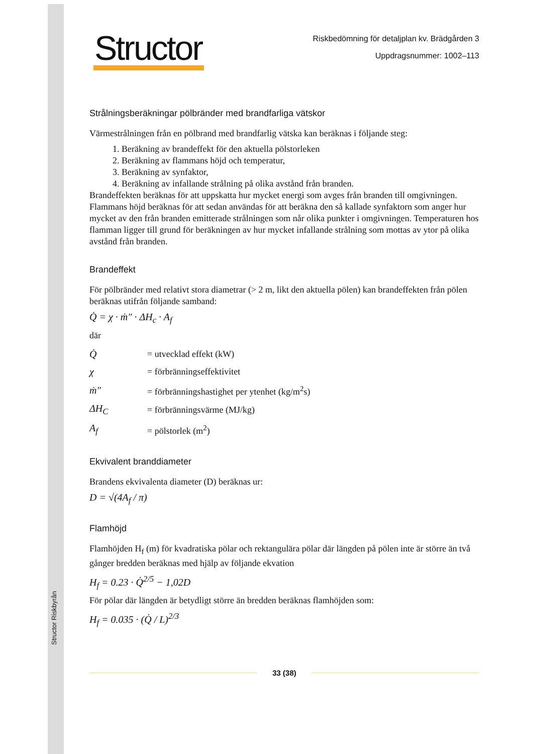Structor Riskbyrån
Structor
Riskbedömning för detaljplan kv. Brädgården 3
Uppdragsnummer: 1002–113
Strålningsberäkningar pölbränder med brandfarliga vätskor
Värmestrålningen från en pölbrand med brandfarlig vätska kan beräknas i följande steg:
1. Beräkning av brandeffekt för den aktuella pölstorleken
2. Beräkning av flammans höjd och temperatur,
3. Beräkning av synfaktor,
4. Beräkning av infallande strålning på olika avstånd från branden.
Brandeffekten beräknas för att uppskatta hur mycket energi som avges från branden till omgivningen. Flammans höjd beräknas för att sedan användas för att beräkna den så kallade synfaktorn som anger hur mycket av den från branden emitterade strålningen som når olika punkter i omgivningen. Temperaturen hos flamman ligger till grund för beräkningen av hur mycket infallande strålning som mottas av ytor på olika avstånd från branden.
Brandeffekt
För pölbränder med relativt stora diametrar (> 2 m, likt den aktuella pölen) kan brandeffekten från pölen beräknas utifrån följande samband:
Q̇ = χ · ṁ″ · ΔH<sub>c</sub> · A<sub>f</sub>
där
| Q̇ | = utvecklad effekt (kW) |
| χ | = förbränningseffektivitet |
| ṁ″ | = förbränningshastighet per ytenhet (kg/m<sup>2</sup>s) |
| ΔH<sub>C</sub> | = förbränningsvärme (MJ/kg) |
| A<sub>f</sub> | = pölstorlek (m<sup>2</sup>) |
Ekvivalent branddiameter
Brandens ekvivalenta diameter (D) beräknas ur:
D = √(4A<sub>f</sub> / π)
Flamhöjd
Flamhöjden H<sub>f</sub> (m) för kvadratiska pölar och rektangulära pölar där längden på pölen inte är större än två gånger bredden beräknas med hjälp av följande ekvation
H<sub>f</sub> = 0.23 · Q̇<sup>2/5</sup> − 1,02D
För pölar där längden är betydligt större än bredden beräknas flamhöjden som:
H<sub>f</sub> = 0.035 · (Q̇ / L)<sup>2/3</sup>
33 (38)